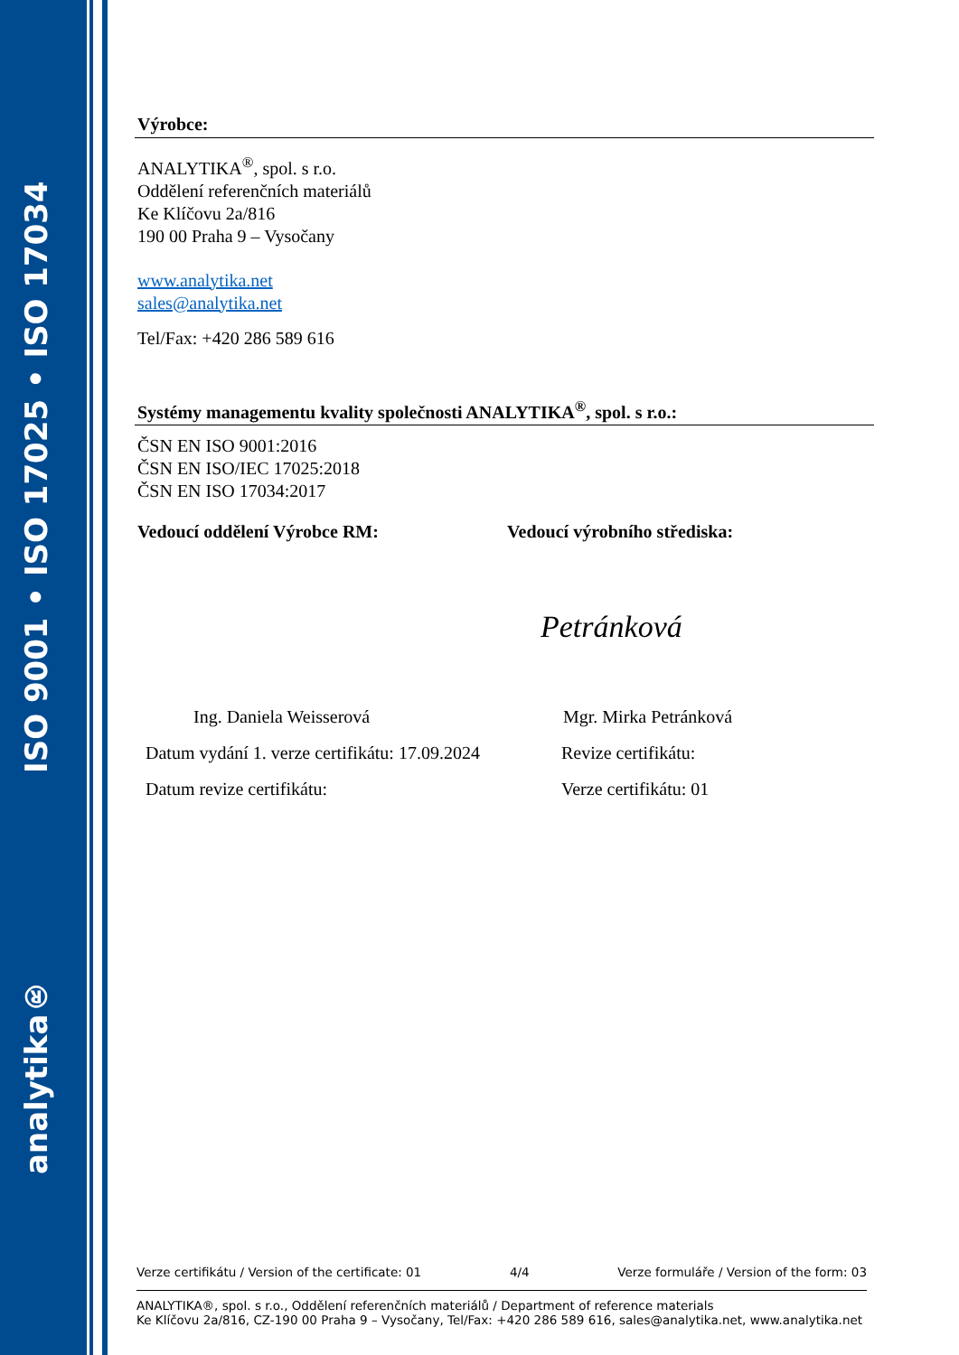analytika® ISO 9001 • ISO 17025 • ISO 17034
Výrobce:
ANALYTIKA<sup>®</sup>, spol. s r.o.
Oddělení referenčních materiálů
Ke Klíčovu 2a/816
190 00 Praha 9 – Vysočany
www.analytika.net
sales@analytika.net
Tel/Fax: +420 286 589 616
Systémy managementu kvality společnosti ANALYTIKA<sup>®</sup>, spol. s r.o.:
ČSN EN ISO 9001:2016
ČSN EN ISO/IEC 17025:2018
ČSN EN ISO 17034:2017
Vedoucí oddělení Výrobce RM:
Ing. Daniela Weisserová
Datum vydání 1. verze certifikátu: 17.09.2024
Datum revize certifikátu:
Vedoucí výrobního střediska:
Petránková
Mgr. Mirka Petránková
Revize certifikátu:
Verze certifikátu: 01
Verze certifikátu / Version of the certificate: 01 4/4 Verze formuláře / Version of the form: 03
ANALYTIKA®, spol. s r.o., Oddělení referenčních materiálů / Department of reference materials
Ke Klíčovu 2a/816, CZ-190 00 Praha 9 – Vysočany, Tel/Fax: +420 286 589 616, sales@analytika.net, www.analytika.net